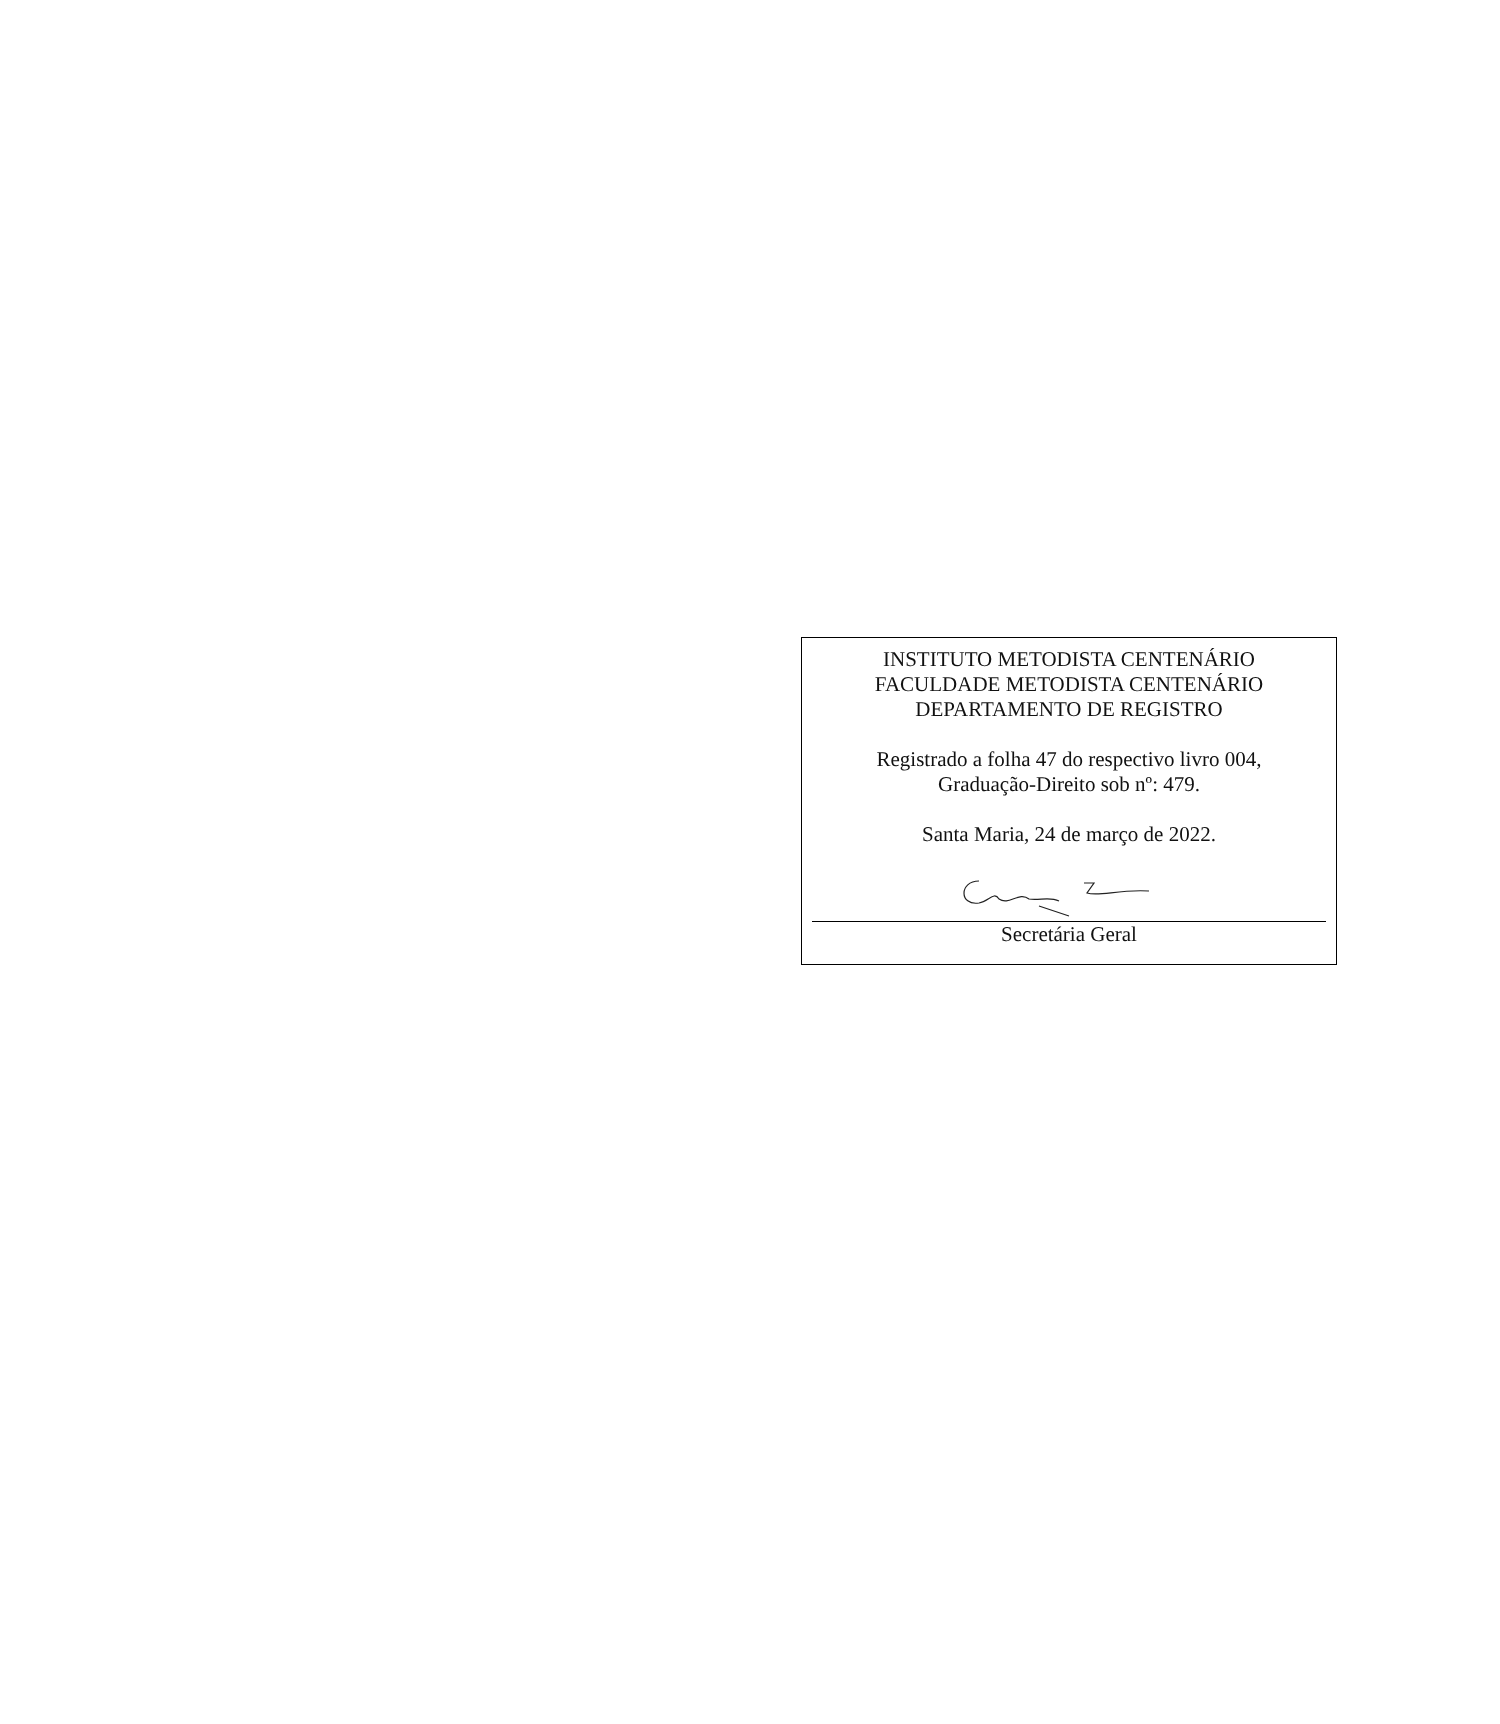INSTITUTO METODISTA CENTENÁRIO
FACULDADE METODISTA CENTENÁRIO
DEPARTAMENTO DE REGISTRO
Registrado a folha 47 do respectivo livro 004,
Graduação-Direito sob nº: 479.
Santa Maria, 24 de março de 2022.
Secretária Geral